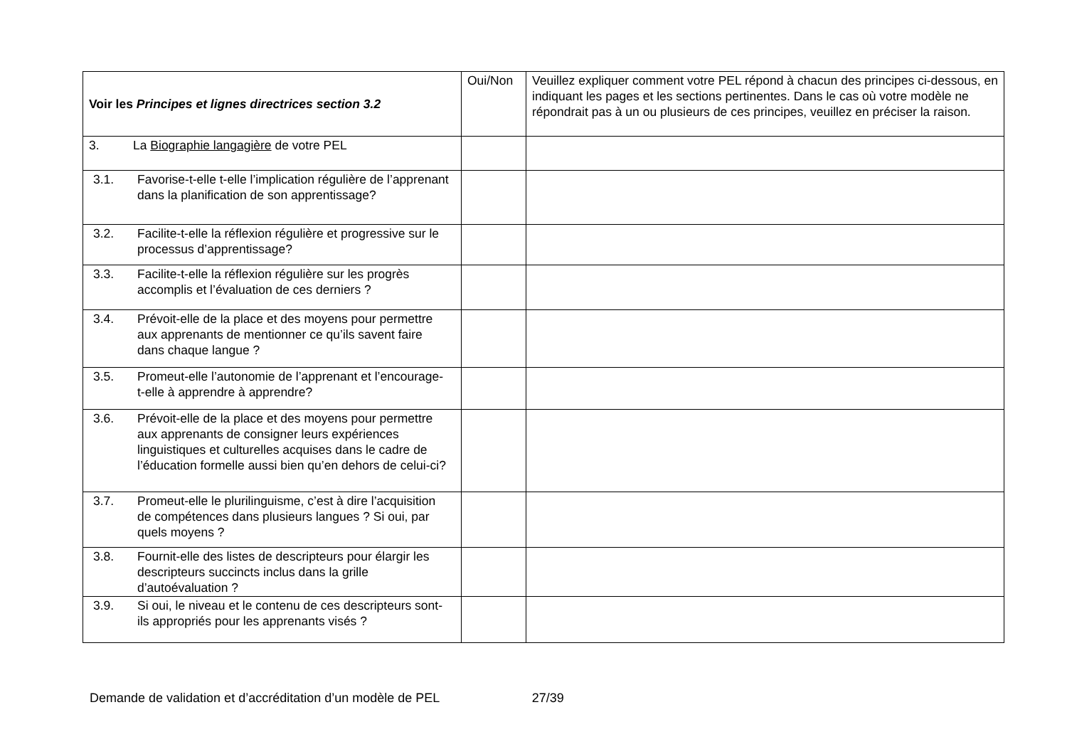| Voir les Principes et lignes directrices section 3.2 | Oui/Non | Veuillez expliquer comment votre PEL répond à chacun des principes ci-dessous, en indiquant les pages et les sections pertinentes. Dans le cas où votre modèle ne répondrait pas à un ou plusieurs de ces principes, veuillez en préciser la raison. |
| 3. La Biographie langagière de votre PEL | | |
| 3.1. Favorise-t-elle t-elle l’implication régulière de l’apprenant dans la planification de son apprentissage? | | |
| 3.2. Facilite-t-elle la réflexion régulière et progressive sur le processus d’apprentissage? | | |
| 3.3. Facilite-t-elle la réflexion régulière sur les progrès accomplis et l’évaluation de ces derniers ? | | |
| 3.4. Prévoit-elle de la place et des moyens pour permettre aux apprenants de mentionner ce qu’ils savent faire dans chaque langue ? | | |
| 3.5. Promeut-elle l’autonomie de l’apprenant et l’encourage-t-elle à apprendre à apprendre? | | |
| 3.6. Prévoit-elle de la place et des moyens pour permettre aux apprenants de consigner leurs expériences linguistiques et culturelles acquises dans le cadre de l’éducation formelle aussi bien qu’en dehors de celui-ci? | | |
| 3.7. Promeut-elle le plurilinguisme, c’est à dire l’acquisition de compétences dans plusieurs langues ? Si oui, par quels moyens ? | | |
| 3.8. Fournit-elle des listes de descripteurs pour élargir les descripteurs succincts inclus dans la grille d’autoévaluation ? | | |
| 3.9. Si oui, le niveau et le contenu de ces descripteurs sont-ils appropriés pour les apprenants visés ? | | |
Demande de validation et d’accréditation d’un modèle de PEL 27/39